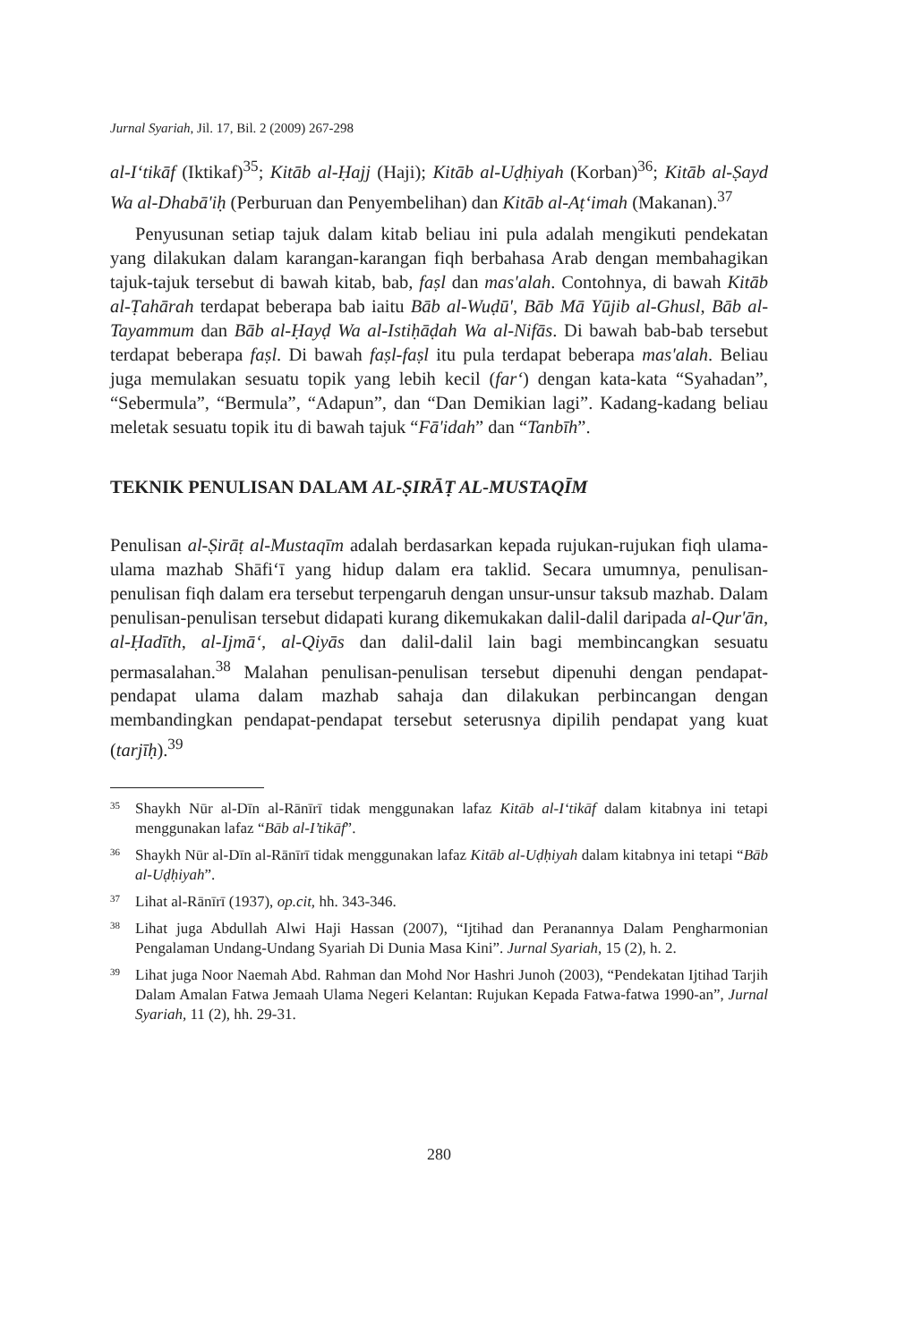Jurnal Syariah, Jil. 17, Bil. 2 (2009) 267-298
al-I‘tikāf (Iktikaf)<sup>35</sup>; Kitāb al-Ḥajj (Haji); Kitāb al-Uḍḥiyah (Korban)<sup>36</sup>; Kitāb al-Ṣayd Wa al-Dhabā'iḥ (Perburuan dan Penyembelihan) dan Kitāb al-Aṭ‘imah (Makanan).<sup>37</sup>
Penyusunan setiap tajuk dalam kitab beliau ini pula adalah mengikuti pendekatan yang dilakukan dalam karangan-karangan fiqh berbahasa Arab dengan membahagikan tajuk-tajuk tersebut di bawah kitab, bab, faṣl dan mas'alah. Contohnya, di bawah Kitāb al-Ṭahārah terdapat beberapa bab iaitu Bāb al-Wuḍū', Bāb Mā Yūjib al-Ghusl, Bāb al-Tayammum dan Bāb al-Ḥayḍ Wa al-Istiḥāḍah Wa al-Nifās. Di bawah bab-bab tersebut terdapat beberapa faṣl. Di bawah faṣl-faṣl itu pula terdapat beberapa mas'alah. Beliau juga memulakan sesuatu topik yang lebih kecil (far‘) dengan kata-kata “Syahadan”, “Sebermula”, “Bermula”, “Adapun”, dan “Dan Demikian lagi”. Kadang-kadang beliau meletak sesuatu topik itu di bawah tajuk “Fā'idah” dan “Tanbīh”.
TEKNIK PENULISAN DALAM AL-ṢIRĀṬ AL-MUSTAQĪM
Penulisan al-Ṣirāṭ al-Mustaqīm adalah berdasarkan kepada rujukan-rujukan fiqh ulama-ulama mazhab Shāfi‘ī yang hidup dalam era taklid. Secara umumnya, penulisan-penulisan fiqh dalam era tersebut terpengaruh dengan unsur-unsur taksub mazhab. Dalam penulisan-penulisan tersebut didapati kurang dikemukakan dalil-dalil daripada al-Qur'ān, al-Ḥadīth, al-Ijmā‘, al-Qiyās dan dalil-dalil lain bagi membincangkan sesuatu permasalahan.<sup>38</sup> Malahan penulisan-penulisan tersebut dipenuhi dengan pendapat-pendapat ulama dalam mazhab sahaja dan dilakukan perbincangan dengan membandingkan pendapat-pendapat tersebut seterusnya dipilih pendapat yang kuat (tarjīḥ).<sup>39</sup>
<sup>35</sup> Shaykh Nūr al-Dīn al-Rānīrī tidak menggunakan lafaz Kitāb al-I‘tikāf dalam kitabnya ini tetapi menggunakan lafaz “Bāb al-I’tikāf”.
<sup>36</sup> Shaykh Nūr al-Dīn al-Rānīrī tidak menggunakan lafaz Kitāb al-Uḍḥiyah dalam kitabnya ini tetapi “Bāb al-Uḍḥiyah”.
<sup>37</sup> Lihat al-Rānīrī (1937), op.cit, hh. 343-346.
<sup>38</sup> Lihat juga Abdullah Alwi Haji Hassan (2007), “Ijtihad dan Peranannya Dalam Pengharmonian Pengalaman Undang-Undang Syariah Di Dunia Masa Kini”. Jurnal Syariah, 15 (2), h. 2.
<sup>39</sup> Lihat juga Noor Naemah Abd. Rahman dan Mohd Nor Hashri Junoh (2003), “Pendekatan Ijtihad Tarjih Dalam Amalan Fatwa Jemaah Ulama Negeri Kelantan: Rujukan Kepada Fatwa-fatwa 1990-an”, Jurnal Syariah, 11 (2), hh. 29-31.
280